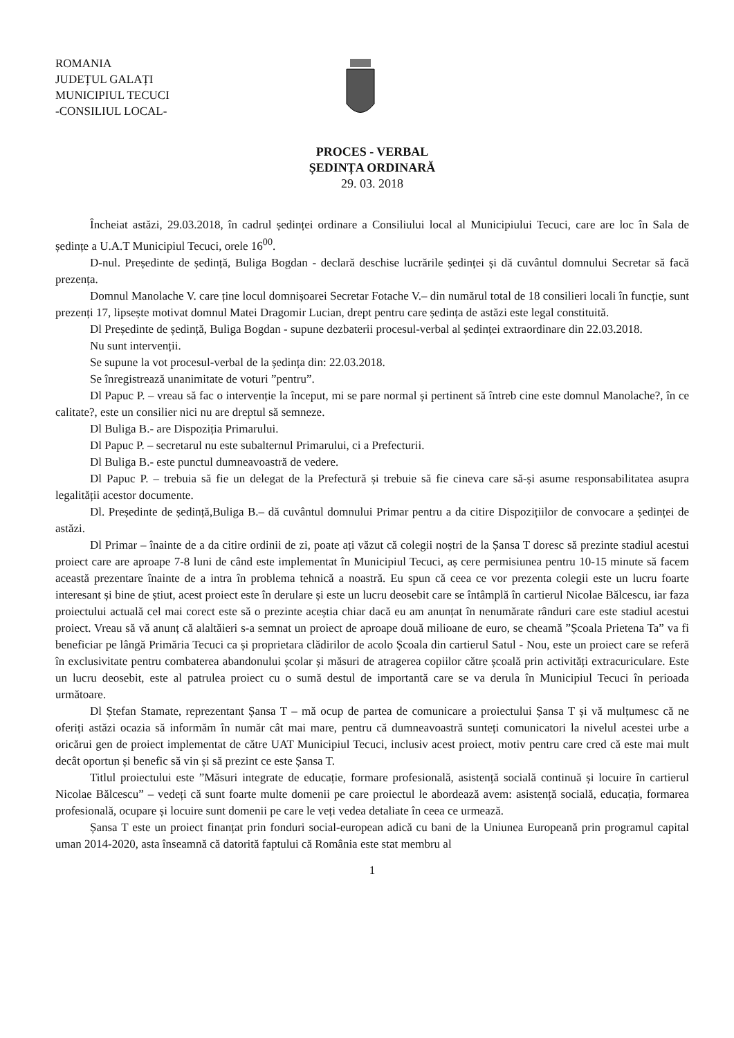ROMANIA
JUDEȚUL GALAȚI
MUNICIPIUL TECUCI
-CONSILIUL LOCAL-
PROCES - VERBAL
ȘEDINȚA ORDINARĂ
29. 03. 2018
Încheiat astăzi, 29.03.2018, în cadrul ședinței ordinare a Consiliului local al Municipiului Tecuci, care are loc în Sala de ședințe a U.A.T Municipiul Tecuci, orele 16<sup>00</sup>.
D-nul. Președinte de ședință, Buliga Bogdan - declară deschise lucrările ședinței și dă cuvântul domnului Secretar să facă prezența.
Domnul Manolache V. care ține locul domnișoarei Secretar Fotache V.– din numărul total de 18 consilieri locali în funcție, sunt prezenți 17, lipsește motivat domnul Matei Dragomir Lucian, drept pentru care ședința de astăzi este legal constituită.
Dl Președinte de ședință, Buliga Bogdan - supune dezbaterii procesul-verbal al ședinței extraordinare din 22.03.2018.
Nu sunt intervenții.
Se supune la vot procesul-verbal de la ședința din: 22.03.2018.
Se înregistrează unanimitate de voturi ”pentru”.
Dl Papuc P. – vreau să fac o intervenție la început, mi se pare normal și pertinent să întreb cine este domnul Manolache?, în ce calitate?, este un consilier nici nu are dreptul să semneze.
Dl Buliga B.- are Dispoziția Primarului.
Dl Papuc P. – secretarul nu este subalternul Primarului, ci a Prefecturii.
Dl Buliga B.- este punctul dumneavoastră de vedere.
Dl Papuc P. – trebuia să fie un delegat de la Prefectură și trebuie să fie cineva care să-și asume responsabilitatea asupra legalității acestor documente.
Dl. Președinte de ședință,Buliga B.– dă cuvântul domnului Primar pentru a da citire Dispozițiilor de convocare a ședinței de astăzi.
Dl Primar – înainte de a da citire ordinii de zi, poate ați văzut că colegii noștri de la Șansa T doresc să prezinte stadiul acestui proiect care are aproape 7-8 luni de când este implementat în Municipiul Tecuci, aș cere permisiunea pentru 10-15 minute să facem această prezentare înainte de a intra în problema tehnică a noastră. Eu spun că ceea ce vor prezenta colegii este un lucru foarte interesant și bine de știut, acest proiect este în derulare și este un lucru deosebit care se întâmplă în cartierul Nicolae Bălcescu, iar faza proiectului actuală cel mai corect este să o prezinte aceștia chiar dacă eu am anunțat în nenumărate rânduri care este stadiul acestui proiect. Vreau să vă anunț că alaltăieri s-a semnat un proiect de aproape două milioane de euro, se cheamă ”Școala Prietena Ta” va fi beneficiar pe lângă Primăria Tecuci ca și proprietara clădirilor de acolo Școala din cartierul Satul - Nou, este un proiect care se referă în exclusivitate pentru combaterea abandonului școlar și măsuri de atragerea copiilor către școală prin activități extracuriculare. Este un lucru deosebit, este al patrulea proiect cu o sumă destul de importantă care se va derula în Municipiul Tecuci în perioada următoare.
Dl Ștefan Stamate, reprezentant Șansa T – mă ocup de partea de comunicare a proiectului Șansa T și vă mulțumesc că ne oferiți astăzi ocazia să informăm în număr cât mai mare, pentru că dumneavoastră sunteți comunicatori la nivelul acestei urbe a oricărui gen de proiect implementat de către UAT Municipiul Tecuci, inclusiv acest proiect, motiv pentru care cred că este mai mult decât oportun și benefic să vin și să prezint ce este Șansa T.
Titlul proiectului este ”Măsuri integrate de educație, formare profesională, asistență socială continuă și locuire în cartierul Nicolae Bălcescu” – vedeți că sunt foarte multe domenii pe care proiectul le abordează avem: asistență socială, educația, formarea profesională, ocupare și locuire sunt domenii pe care le veți vedea detaliate în ceea ce urmează.
Șansa T este un proiect finanțat prin fonduri social-european adică cu bani de la Uniunea Europeană prin programul capital uman 2014-2020, asta înseamnă că datorită faptului că România este stat membru al
1